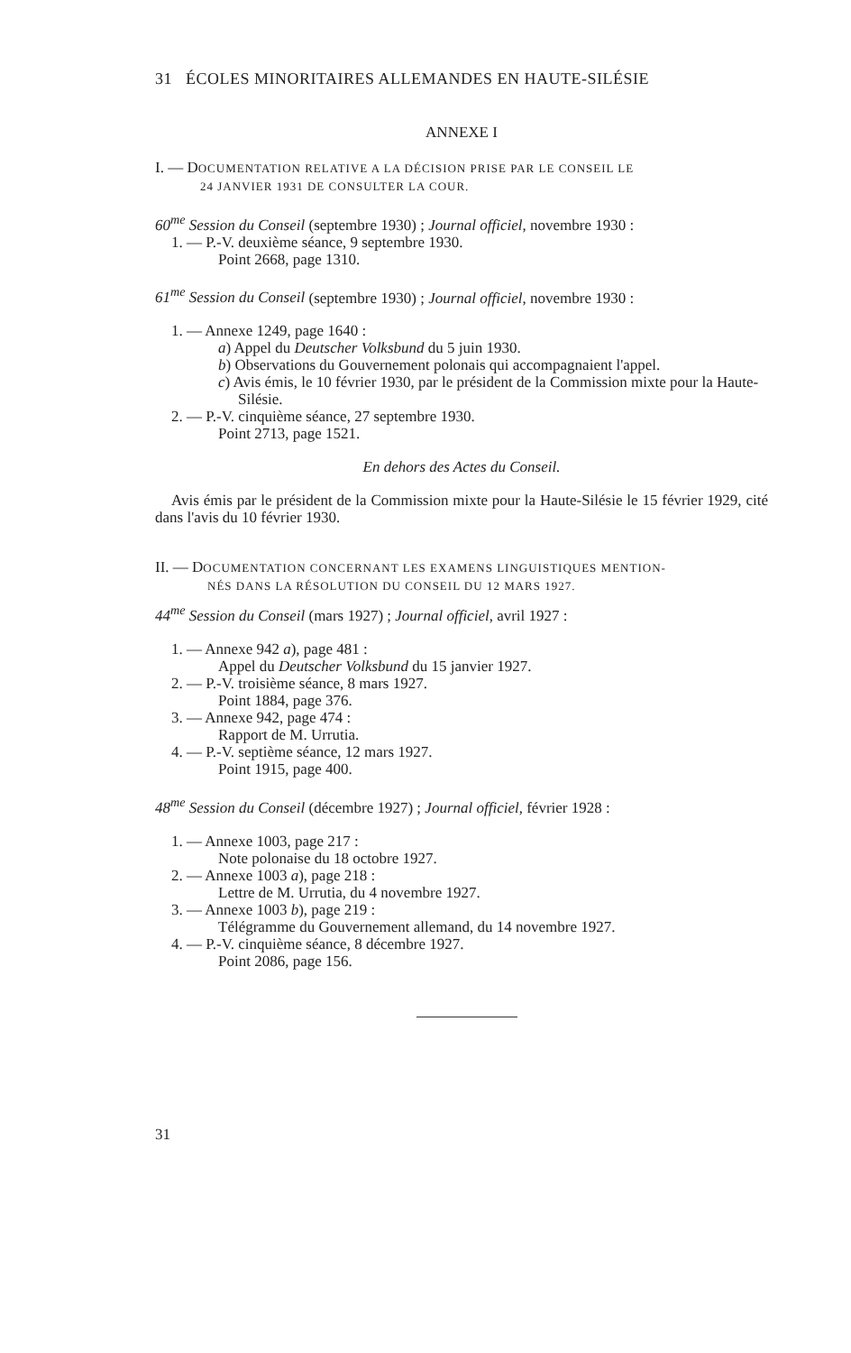31 ÉCOLES MINORITAIRES ALLEMANDES EN HAUTE-SILÉSIE
ANNEXE I
I. — DOCUMENTATION RELATIVE A LA DÉCISION PRISE PAR LE CONSEIL LE
24 JANVIER 1931 DE CONSULTER LA COUR.
60<sup>me</sup> Session du Conseil (septembre 1930) ; Journal officiel, novembre 1930 :
1. — P.-V. deuxième séance, 9 septembre 1930.
Point 2668, page 1310.
61<sup>me</sup> Session du Conseil (septembre 1930) ; Journal officiel, novembre 1930 :
1. — Annexe 1249, page 1640 :
a) Appel du Deutscher Volksbund du 5 juin 1930.
b) Observations du Gouvernement polonais qui accompagnaient l'appel.
c) Avis émis, le 10 février 1930, par le président de la Commission mixte pour la Haute-Silésie.
2. — P.-V. cinquième séance, 27 septembre 1930.
Point 2713, page 1521.
En dehors des Actes du Conseil.
Avis émis par le président de la Commission mixte pour la Haute-Silésie le 15 février 1929, cité dans l'avis du 10 février 1930.
II. — DOCUMENTATION CONCERNANT LES EXAMENS LINGUISTIQUES MENTION-
NÉS DANS LA RÉSOLUTION DU CONSEIL DU 12 MARS 1927.
44<sup>me</sup> Session du Conseil (mars 1927) ; Journal officiel, avril 1927 :
1. — Annexe 942 a), page 481 :
Appel du Deutscher Volksbund du 15 janvier 1927.
2. — P.-V. troisième séance, 8 mars 1927.
Point 1884, page 376.
3. — Annexe 942, page 474 :
Rapport de M. Urrutia.
4. — P.-V. septième séance, 12 mars 1927.
Point 1915, page 400.
48<sup>me</sup> Session du Conseil (décembre 1927) ; Journal officiel, février 1928 :
1. — Annexe 1003, page 217 :
Note polonaise du 18 octobre 1927.
2. — Annexe 1003 a), page 218 :
Lettre de M. Urrutia, du 4 novembre 1927.
3. — Annexe 1003 b), page 219 :
Télégramme du Gouvernement allemand, du 14 novembre 1927.
4. — P.-V. cinquième séance, 8 décembre 1927.
Point 2086, page 156.
31